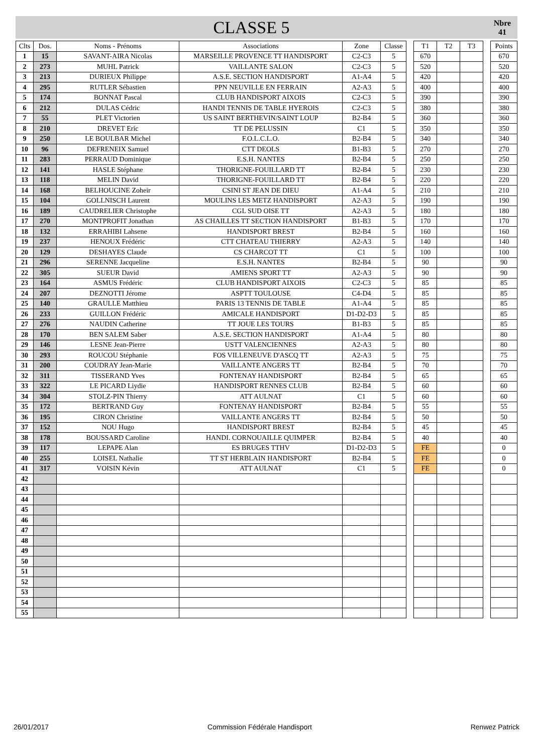CLASSE 5
Nbre
41
| Clts | Dos. | Noms - Prénoms | Associations | Zone | Classe | | T1 | T2 | T3 | | Points |
| 1 | 15 | SAVANT-AIRA Nicolas | MARSEILLE PROVENCE TT HANDISPORT | C2-C3 | 5 | | 670 | | | | 670 |
| 2 | 273 | MUHL Patrick | VAILLANTE SALON | C2-C3 | 5 | | 520 | | | | 520 |
| 3 | 213 | DURIEUX Philippe | A.S.E. SECTION HANDISPORT | A1-A4 | 5 | | 420 | | | | 420 |
| 4 | 295 | RUTLER Sébastien | PPN NEUVILLE EN FERRAIN | A2-A3 | 5 | | 400 | | | | 400 |
| 5 | 174 | BONNAT Pascal | CLUB HANDISPORT AIXOIS | C2-C3 | 5 | | 390 | | | | 390 |
| 6 | 212 | DULAS Cédric | HANDI TENNIS DE TABLE HYEROIS | C2-C3 | 5 | | 380 | | | | 380 |
| 7 | 55 | PLET Victorien | US SAINT BERTHEVIN/SAINT LOUP | B2-B4 | 5 | | 360 | | | | 360 |
| 8 | 210 | DREVET Eric | TT DE PELUSSIN | C1 | 5 | | 350 | | | | 350 |
| 9 | 250 | LE BOULBAR Michel | F.O.L.C.L.O. | B2-B4 | 5 | | 340 | | | | 340 |
| 10 | 96 | DEFRENEIX Samuel | CTT DEOLS | B1-B3 | 5 | | 270 | | | | 270 |
| 11 | 283 | PERRAUD Dominique | E.S.H. NANTES | B2-B4 | 5 | | 250 | | | | 250 |
| 12 | 141 | HASLE Stéphane | THORIGNE-FOUILLARD TT | B2-B4 | 5 | | 230 | | | | 230 |
| 13 | 118 | MELIN David | THORIGNE-FOUILLARD TT | B2-B4 | 5 | | 220 | | | | 220 |
| 14 | 168 | BELHOUCINE Zoheir | CSINI ST JEAN DE DIEU | A1-A4 | 5 | | 210 | | | | 210 |
| 15 | 104 | GOLLNISCH Laurent | MOULINS LES METZ HANDISPORT | A2-A3 | 5 | | 190 | | | | 190 |
| 16 | 189 | CAUDRELIER Christophe | CGL SUD OISE TT | A2-A3 | 5 | | 180 | | | | 180 |
| 17 | 270 | MONTPROFIT Jonathan | AS CHAILLES TT SECTION HANDISPORT | B1-B3 | 5 | | 170 | | | | 170 |
| 18 | 132 | ERRAHIBI Lahsene | HANDISPORT BREST | B2-B4 | 5 | | 160 | | | | 160 |
| 19 | 237 | HENOUX Frédéric | CTT CHATEAU THIERRY | A2-A3 | 5 | | 140 | | | | 140 |
| 20 | 129 | DESHAYES Claude | CS CHARCOT TT | C1 | 5 | | 100 | | | | 100 |
| 21 | 296 | SERENNE Jacqueline | E.S.H. NANTES | B2-B4 | 5 | | 90 | | | | 90 |
| 22 | 305 | SUEUR David | AMIENS SPORT TT | A2-A3 | 5 | | 90 | | | | 90 |
| 23 | 164 | ASMUS Frédéric | CLUB HANDISPORT AIXOIS | C2-C3 | 5 | | 85 | | | | 85 |
| 24 | 207 | DEZNOTTI Jérome | ASPTT TOULOUSE | C4-D4 | 5 | | 85 | | | | 85 |
| 25 | 140 | GRAULLE Matthieu | PARIS 13 TENNIS DE TABLE | A1-A4 | 5 | | 85 | | | | 85 |
| 26 | 233 | GUILLON Frédéric | AMICALE HANDISPORT | D1-D2-D3 | 5 | | 85 | | | | 85 |
| 27 | 276 | NAUDIN Catherine | TT JOUE LES TOURS | B1-B3 | 5 | | 85 | | | | 85 |
| 28 | 170 | BEN SALEM Saber | A.S.E. SECTION HANDISPORT | A1-A4 | 5 | | 80 | | | | 80 |
| 29 | 146 | LESNE Jean-Pierre | USTT VALENCIENNES | A2-A3 | 5 | | 80 | | | | 80 |
| 30 | 293 | ROUCOU Stéphanie | FOS VILLENEUVE D'ASCQ TT | A2-A3 | 5 | | 75 | | | | 75 |
| 31 | 200 | COUDRAY Jean-Marie | VAILLANTE ANGERS TT | B2-B4 | 5 | | 70 | | | | 70 |
| 32 | 311 | TISSERAND Yves | FONTENAY HANDISPORT | B2-B4 | 5 | | 65 | | | | 65 |
| 33 | 322 | LE PICARD Liydie | HANDISPORT RENNES CLUB | B2-B4 | 5 | | 60 | | | | 60 |
| 34 | 304 | STOLZ-PIN Thierry | ATT AULNAT | C1 | 5 | | 60 | | | | 60 |
| 35 | 172 | BERTRAND Guy | FONTENAY HANDISPORT | B2-B4 | 5 | | 55 | | | | 55 |
| 36 | 195 | CIRON Christine | VAILLANTE ANGERS TT | B2-B4 | 5 | | 50 | | | | 50 |
| 37 | 152 | NOU Hugo | HANDISPORT BREST | B2-B4 | 5 | | 45 | | | | 45 |
| 38 | 178 | BOUSSARD Caroline | HANDI. CORNOUAILLE QUIMPER | B2-B4 | 5 | | 40 | | | | 40 |
| 39 | 117 | LEPAPE Alan | ES BRUGES TTHV | D1-D2-D3 | 5 | | FE | | | | 0 |
| 40 | 255 | LOISEL Nathalie | TT ST HERBLAIN HANDISPORT | B2-B4 | 5 | | FE | | | | 0 |
| 41 | 317 | VOISIN Kévin | ATT AULNAT | C1 | 5 | | FE | | | | 0 |
| 42 | | | | | | | | | | | |
| 43 | | | | | | | | | | | |
| 44 | | | | | | | | | | | |
| 45 | | | | | | | | | | | |
| 46 | | | | | | | | | | | |
| 47 | | | | | | | | | | | |
| 48 | | | | | | | | | | | |
| 49 | | | | | | | | | | | |
| 50 | | | | | | | | | | | |
| 51 | | | | | | | | | | | |
| 52 | | | | | | | | | | | |
| 53 | | | | | | | | | | | |
| 54 | | | | | | | | | | | |
| 55 | | | | | | | | | | | |
26/01/2017 Commission Fédérale Handisport Renwez Patrick